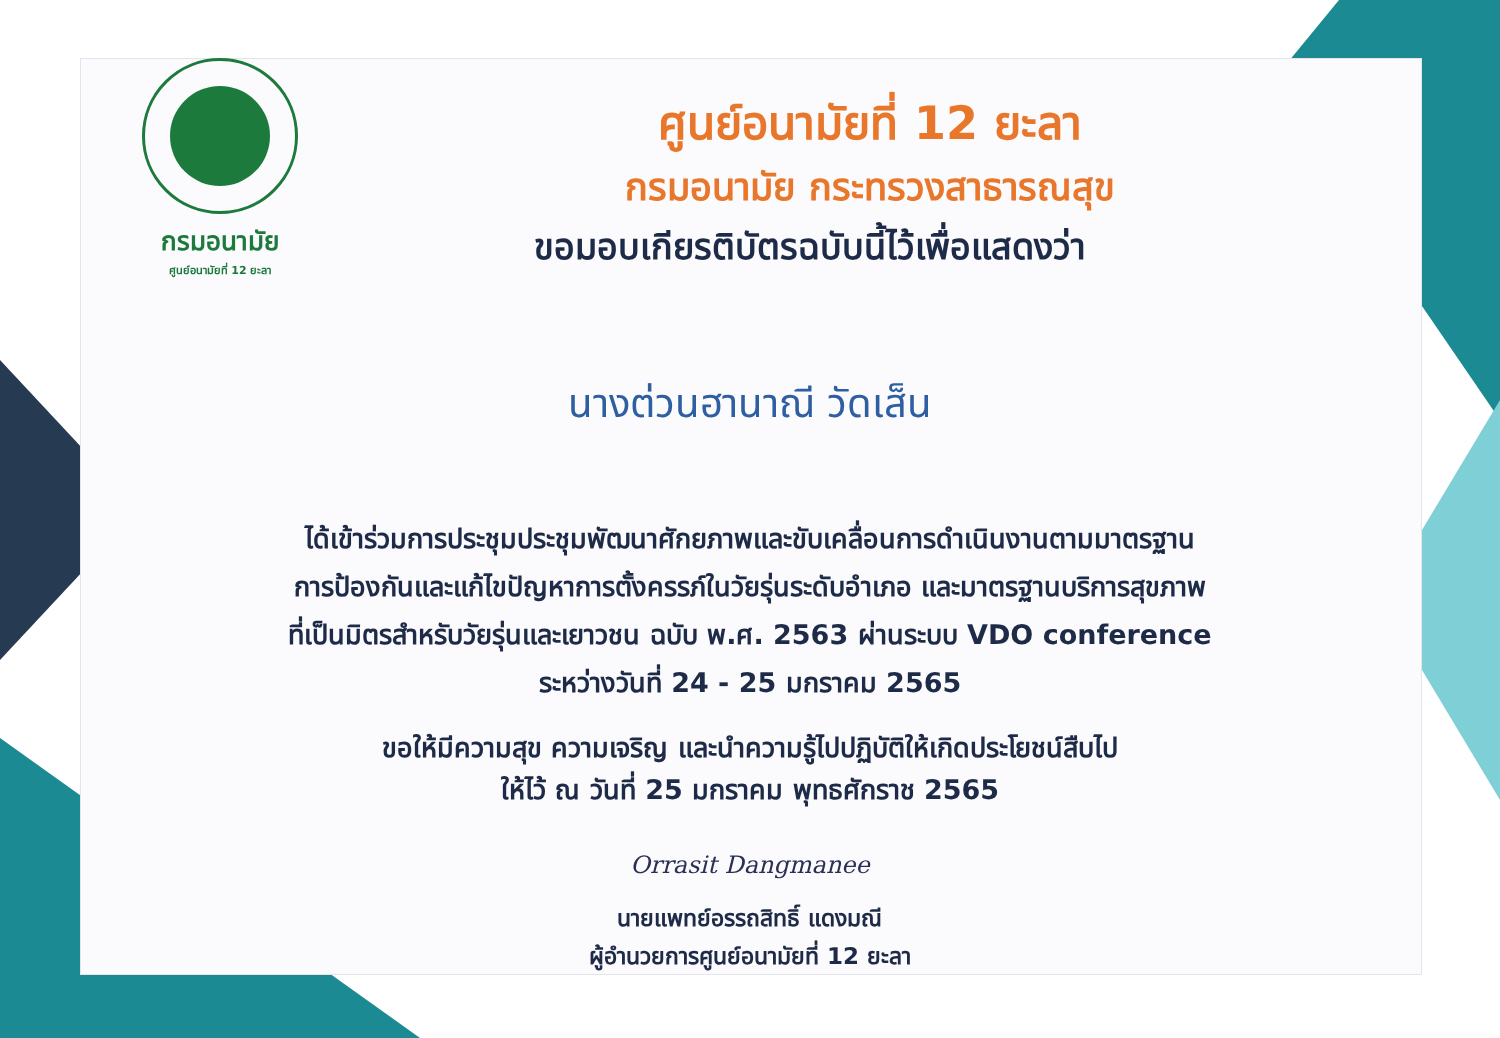กรมอนามัย
ศูนย์อนามัยที่ 12 ยะลา
ศูนย์อนามัยที่ 12 ยะลา
กรมอนามัย กระทรวงสาธารณสุข
ขอมอบเกียรติบัตรฉบับนี้ไว้เพื่อแสดงว่า
นางต่วนฮานาณี วัดเส็น
ได้เข้าร่วมการประชุมประชุมพัฒนาศักยภาพและขับเคลื่อนการดำเนินงานตามมาตรฐาน
การป้องกันและแก้ไขปัญหาการตั้งครรภ์ในวัยรุ่นระดับอำเภอ และมาตรฐานบริการสุขภาพ
ที่เป็นมิตรสำหรับวัยรุ่นและเยาวชน ฉบับ พ.ศ. 2563 ผ่านระบบ VDO conference
ระหว่างวันที่ 24 - 25 มกราคม 2565
ขอให้มีความสุข ความเจริญ และนำความรู้ไปปฏิบัติให้เกิดประโยชน์สืบไป
ให้ไว้ ณ วันที่ 25 มกราคม พุทธศักราช 2565
Orrasit Dangmanee
นายแพทย์อรรถสิทธิ์ แดงมณี
ผู้อำนวยการศูนย์อนามัยที่ 12 ยะลา